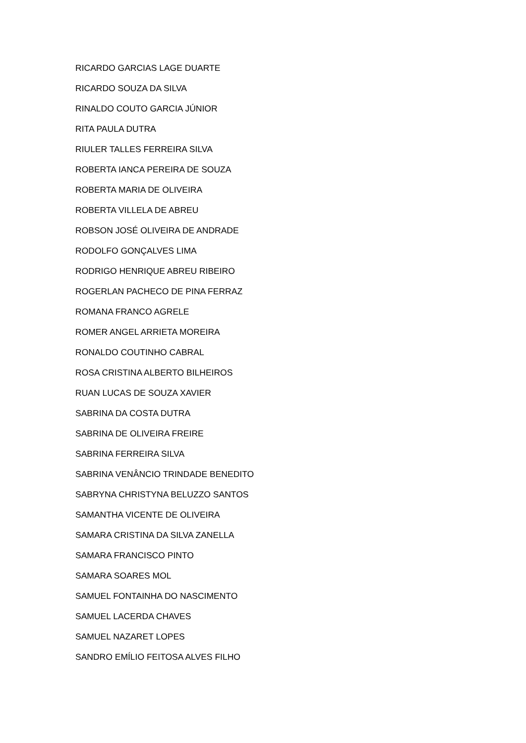RICARDO GARCIAS LAGE DUARTE
RICARDO SOUZA DA SILVA
RINALDO COUTO GARCIA JÚNIOR
RITA PAULA DUTRA
RIULER TALLES FERREIRA SILVA
ROBERTA IANCA PEREIRA DE SOUZA
ROBERTA MARIA DE OLIVEIRA
ROBERTA VILLELA DE ABREU
ROBSON JOSÉ OLIVEIRA DE ANDRADE
RODOLFO GONÇALVES LIMA
RODRIGO HENRIQUE ABREU RIBEIRO
ROGERLAN PACHECO DE PINA FERRAZ
ROMANA FRANCO AGRELE
ROMER ANGEL ARRIETA MOREIRA
RONALDO COUTINHO CABRAL
ROSA CRISTINA ALBERTO BILHEIROS
RUAN LUCAS DE SOUZA XAVIER
SABRINA DA COSTA DUTRA
SABRINA DE OLIVEIRA FREIRE
SABRINA FERREIRA SILVA
SABRINA VENÂNCIO TRINDADE BENEDITO
SABRYNA CHRISTYNA BELUZZO SANTOS
SAMANTHA VICENTE DE OLIVEIRA
SAMARA CRISTINA DA SILVA ZANELLA
SAMARA FRANCISCO PINTO
SAMARA SOARES MOL
SAMUEL FONTAINHA DO NASCIMENTO
SAMUEL LACERDA CHAVES
SAMUEL NAZARET LOPES
SANDRO EMÍLIO FEITOSA ALVES FILHO